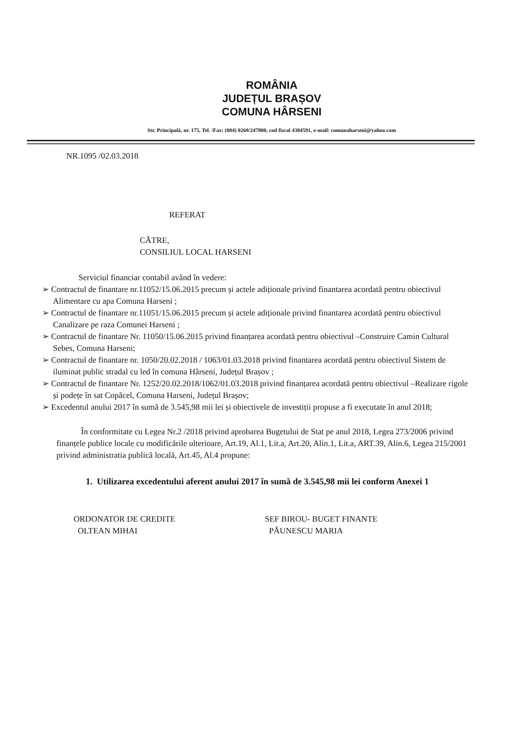ROMÂNIA
JUDEȚUL BRAȘOV
COMUNA HÂRSENI
Str. Principală, nr. 175, Tel. /Fax: (004) 0268/247800, cod fiscal 4384591, e-mail: comunaharseni@yahoo.com
NR.1095 /02.03.2018
REFERAT
CĂTRE,
CONSILIUL LOCAL HARSENI
Serviciul financiar contabil având în vedere:
➢ Contractul de finantare nr.11052/15.06.2015 precum și actele adiționale privind finantarea acordată pentru obiectivul Alimentare cu apa Comuna Harseni ;
➢ Contractul de finantare nr.11051/15.06.2015 precum și actele adiționale privind finantarea acordată pentru obiectivul Canalizare pe raza Comunei Harseni ;
➢ Contractul de finantare Nr. 11050/15.06.2015 privind finanțarea acordată pentru obiectivul –Construire Camin Cultural Sebes, Comuna Harseni;
➢ Contractul de finantare nr. 1050/20.02.2018 / 1063/01.03.2018 privind finantarea acordată pentru obiectivul Sistem de iluminat public stradal cu led în comuna Hârseni, Județul Brașov ;
➢ Contractul de finantare Nr. 1252/20.02.2018/1062/01.03.2018 privind finanțarea acordată pentru obiectivul –Realizare rigole și podețe în sat Copăcel, Comuna Harseni, Județul Brașov;
➢ Excedentul anului 2017 în sumă de 3.545,98 mii lei și obiectivele de investiții propuse a fi executate în anul 2018;
În conformitate cu Legea Nr.2 /2018 privind aprobarea Bugetului de Stat pe anul 2018, Legea 273/2006 privind finanțele publice locale cu modificările ulterioare, Art.19, Al.1, Lit.a, Art.20, Alin.1, Lit.a, ART.39, Alin.6, Legea 215/2001 privind administratia publică locală, Art.45, Al.4 propune:
1. Utilizarea excedentului aferent anului 2017 în sumă de 3.545,98 mii lei conform Anexei 1
ORDONATOR DE CREDITE
OLTEAN MIHAI
SEF BIROU- BUGET FINANTE
PĂUNESCU MARIA